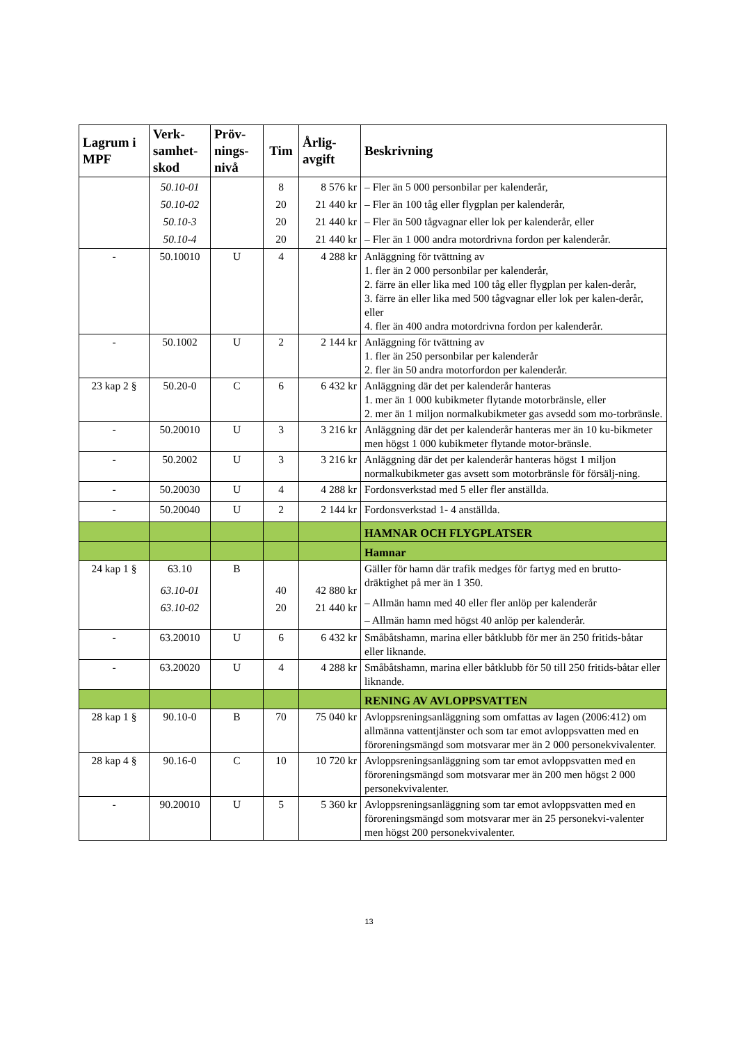| Lagrum i MPF | Verk-samhet-skod | Pröv-nings-nivå | Tim | Årlig-avgift | Beskrivning |
| --- | --- | --- | --- | --- | --- |
| | 50.10-01 50.10-02 50.10-3 50.10-4 | | 8 20 20 20 | 8 576 kr 21 440 kr 21 440 kr 21 440 kr | – Fler än 5 000 personbilar per kalenderår, – Fler än 100 tåg eller flygplan per kalenderår, – Fler än 500 tågvagnar eller lok per kalenderår, eller – Fler än 1 000 andra motordrivna fordon per kalenderår. |
| - | 50.10010 | U | 4 | 4 288 kr | Anläggning för tvättning av 1. fler än 2 000 personbilar per kalenderår, 2. färre än eller lika med 100 tåg eller flygplan per kalen-derår, 3. färre än eller lika med 500 tågvagnar eller lok per kalen-derår, eller 4. fler än 400 andra motordrivna fordon per kalenderår. |
| - | 50.1002 | U | 2 | 2 144 kr | Anläggning för tvättning av 1. fler än 250 personbilar per kalenderår 2. fler än 50 andra motorfordon per kalenderår. |
| 23 kap 2 § | 50.20-0 | C | 6 | 6 432 kr | Anläggning där det per kalenderår hanteras 1. mer än 1 000 kubikmeter flytande motorbränsle, eller 2. mer än 1 miljon normalkubikmeter gas avsedd som mo-torbränsle. |
| - | 50.20010 | U | 3 | 3 216 kr | Anläggning där det per kalenderår hanteras mer än 10 ku-bikmeter men högst 1 000 kubikmeter flytande motor-bränsle. |
| - | 50.2002 | U | 3 | 3 216 kr | Anläggning där det per kalenderår hanteras högst 1 miljon normalkubikmeter gas avsett som motorbränsle för försälj-ning. |
| - | 50.20030 | U | 4 | 4 288 kr | Fordonsverkstad med 5 eller fler anställda. |
| - | 50.20040 | U | 2 | 2 144 kr | Fordonsverkstad 1- 4 anställda. |
| | | | | | HAMNAR OCH FLYGPLATSER |
| | | | | | Hamnar |
| 24 kap 1 § | 63.10 63.10-01 63.10-02 | B | 40 20 | 42 880 kr 21 440 kr | Gäller för hamn där trafik medges för fartyg med en brutto-dräktighet på mer än 1 350. – Allmän hamn med 40 eller fler anlöp per kalenderår – Allmän hamn med högst 40 anlöp per kalenderår. |
| - | 63.20010 | U | 6 | 6 432 kr | Småbåtshamn, marina eller båtklubb för mer än 250 fritids-båtar eller liknande. |
| - | 63.20020 | U | 4 | 4 288 kr | Småbåtshamn, marina eller båtklubb för 50 till 250 fritids-båtar eller liknande. |
| | | | | | RENING AV AVLOPPSVATTEN |
| 28 kap 1 § | 90.10-0 | B | 70 | 75 040 kr | Avloppsreningsanläggning som omfattas av lagen (2006:412) om allmänna vattentjänster och som tar emot avloppsvatten med en föroreningsmängd som motsvarar mer än 2 000 personekvivalenter. |
| 28 kap 4 § | 90.16-0 | C | 10 | 10 720 kr | Avloppsreningsanläggning som tar emot avloppsvatten med en föroreningsmängd som motsvarar mer än 200 men högst 2 000 personekvivalenter. |
| - | 90.20010 | U | 5 | 5 360 kr | Avloppsreningsanläggning som tar emot avloppsvatten med en föroreningsmängd som motsvarar mer än 25 personekvi-valenter men högst 200 personekvivalenter. |
13